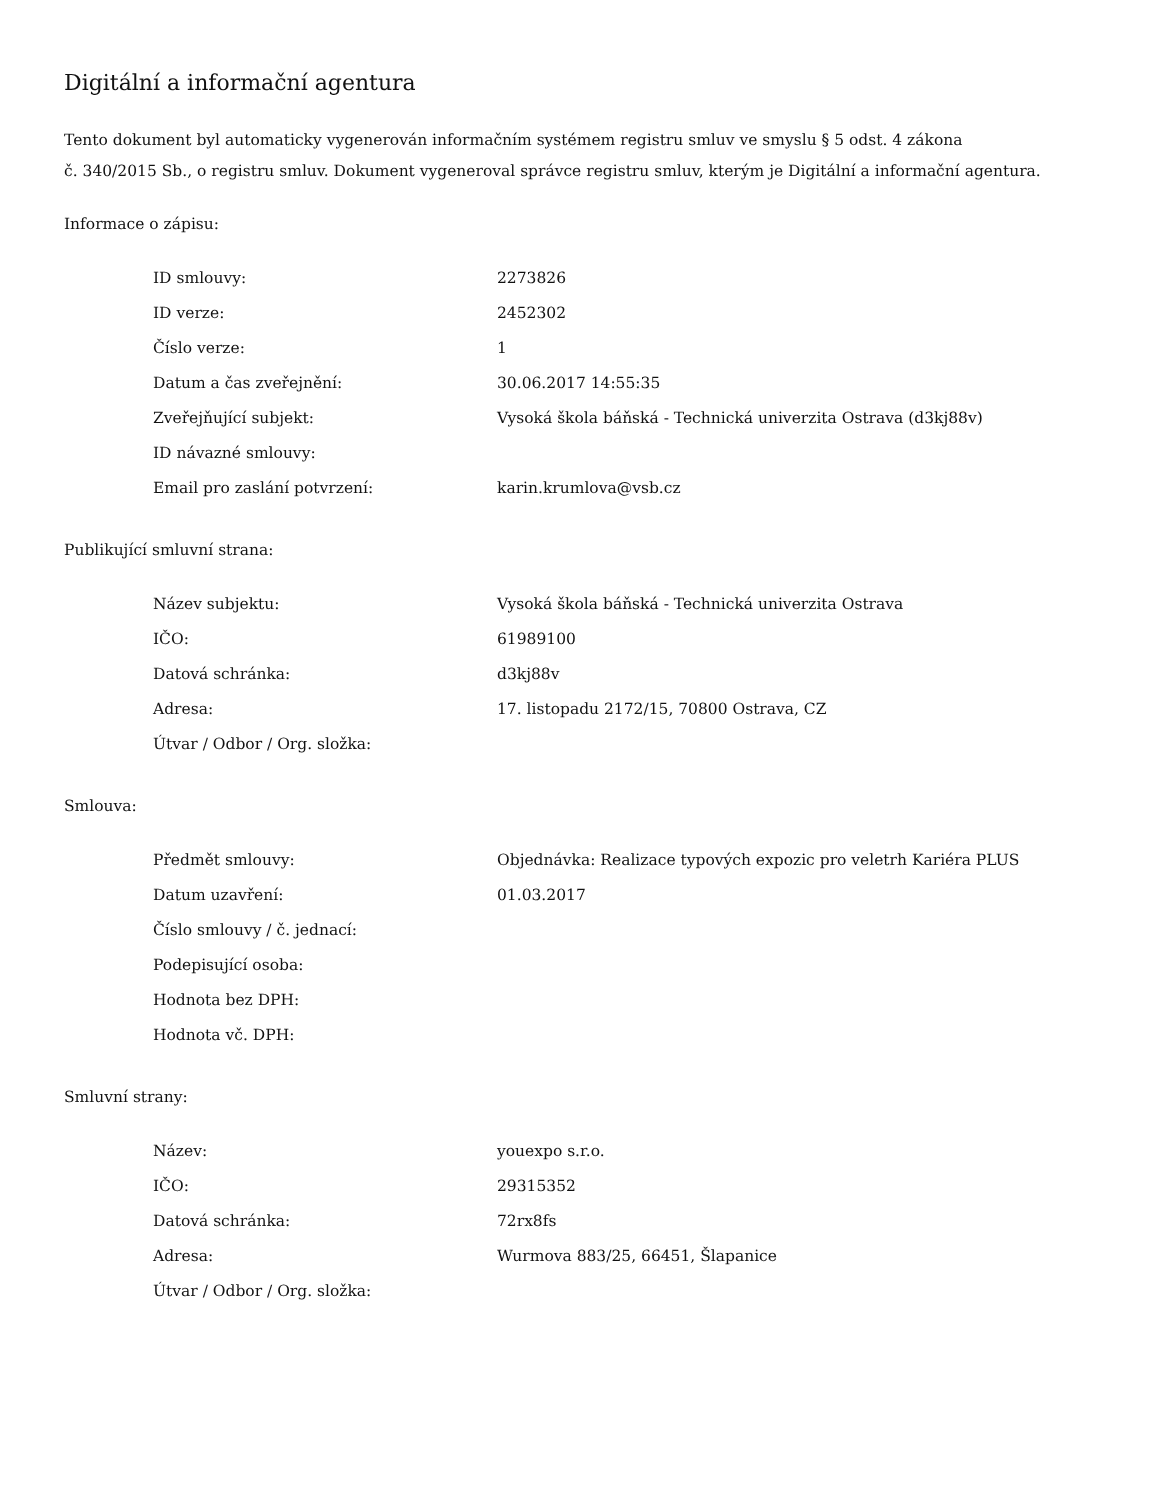Digitální a informační agentura
Tento dokument byl automaticky vygenerován informačním systémem registru smluv ve smyslu § 5 odst. 4 zákona
č. 340/2015 Sb., o registru smluv. Dokument vygeneroval správce registru smluv, kterým je Digitální a informační agentura.
Informace o zápisu:
| ID smlouvy: | 2273826 |
| ID verze: | 2452302 |
| Číslo verze: | 1 |
| Datum a čas zveřejnění: | 30.06.2017 14:55:35 |
| Zveřejňující subjekt: | Vysoká škola báňská - Technická univerzita Ostrava (d3kj88v) |
| ID návazné smlouvy: | |
| Email pro zaslání potvrzení: | karin.krumlova@vsb.cz |
Publikující smluvní strana:
| Název subjektu: | Vysoká škola báňská - Technická univerzita Ostrava |
| IČO: | 61989100 |
| Datová schránka: | d3kj88v |
| Adresa: | 17. listopadu 2172/15, 70800 Ostrava, CZ |
| Útvar / Odbor / Org. složka: | |
Smlouva:
| Předmět smlouvy: | Objednávka: Realizace typových expozic pro veletrh Kariéra PLUS |
| Datum uzavření: | 01.03.2017 |
| Číslo smlouvy / č. jednací: | |
| Podepisující osoba: | |
| Hodnota bez DPH: | |
| Hodnota vč. DPH: | |
Smluvní strany:
| Název: | youexpo s.r.o. |
| IČO: | 29315352 |
| Datová schránka: | 72rx8fs |
| Adresa: | Wurmova 883/25, 66451, Šlapanice |
| Útvar / Odbor / Org. složka: | |